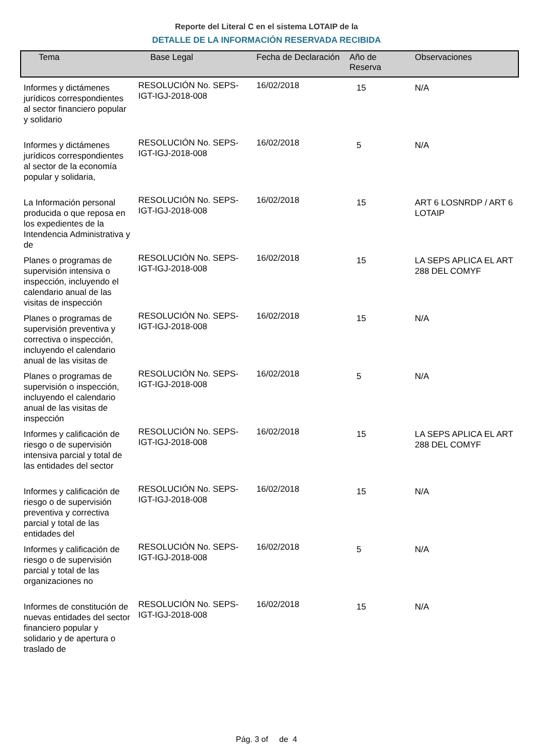Reporte del Literal C en el sistema LOTAIP de la
DETALLE DE LA INFORMACIÓN RESERVADA RECIBIDA
| Tema | Base Legal | Fecha de Declaración | Año de Reserva | Observaciones |
| --- | --- | --- | --- | --- |
| Informes y dictámenes jurídicos correspondientes al sector financiero popular y solidario | RESOLUCIÓN No. SEPS-IGT-IGJ-2018-008 | 16/02/2018 | 15 | N/A |
| Informes y dictámenes jurídicos correspondientes al sector de la economía popular y solidaria, | RESOLUCIÓN No. SEPS-IGT-IGJ-2018-008 | 16/02/2018 | 5 | N/A |
| La Información personal producida o que reposa en los expedientes de la Intendencia Administrativa y de | RESOLUCIÓN No. SEPS-IGT-IGJ-2018-008 | 16/02/2018 | 15 | ART 6 LOSNRDP / ART 6 LOTAIP |
| Planes o programas de supervisión intensiva o inspección, incluyendo el calendario anual de las visitas de inspección | RESOLUCIÓN No. SEPS-IGT-IGJ-2018-008 | 16/02/2018 | 15 | LA SEPS APLICA EL ART 288 DEL COMYF |
| Planes o programas de supervisión preventiva y correctiva o inspección, incluyendo el calendario anual de las visitas de | RESOLUCIÓN No. SEPS-IGT-IGJ-2018-008 | 16/02/2018 | 15 | N/A |
| Planes o programas de supervisión o inspección, incluyendo el calendario anual de las visitas de inspección | RESOLUCIÓN No. SEPS-IGT-IGJ-2018-008 | 16/02/2018 | 5 | N/A |
| Informes y calificación de riesgo o de supervisión intensiva parcial y total de las entidades del sector | RESOLUCIÓN No. SEPS-IGT-IGJ-2018-008 | 16/02/2018 | 15 | LA SEPS APLICA EL ART 288 DEL COMYF |
| Informes y calificación de riesgo o de supervisión preventiva y correctiva parcial y total de las entidades del | RESOLUCIÓN No. SEPS-IGT-IGJ-2018-008 | 16/02/2018 | 15 | N/A |
| Informes y calificación de riesgo o de supervisión parcial y total de las organizaciones no | RESOLUCIÓN No. SEPS-IGT-IGJ-2018-008 | 16/02/2018 | 5 | N/A |
| Informes de constitución de nuevas entidades del sector financiero popular y solidario y de apertura o traslado de | RESOLUCIÓN No. SEPS-IGT-IGJ-2018-008 | 16/02/2018 | 15 | N/A |
Pág. 3 of de 4